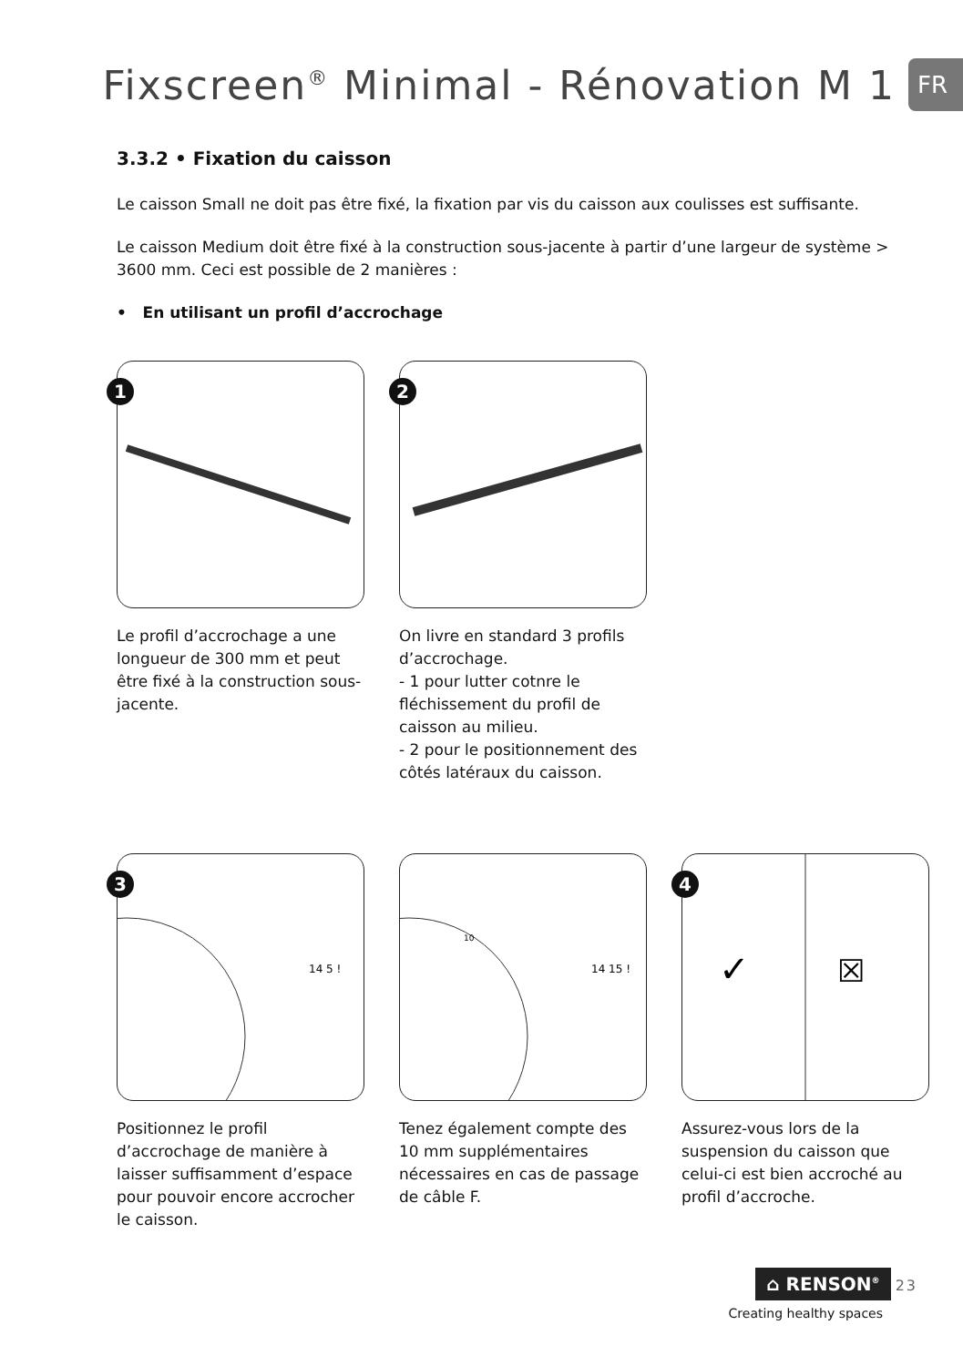Fixscreen<sup>®</sup> Minimal - Rénovation M 1
FR
3.3.2 • Fixation du caisson
Le caisson Small ne doit pas être fixé, la fixation par vis du caisson aux coulisses est suffisante.
Le caisson Medium doit être fixé à la construction sous-jacente à partir d’une largeur de système > 3600 mm. Ceci est possible de 2 manières :
• En utilisant un profil d’accrochage
1
Le profil d’accrochage a une longueur de 300 mm et peut être fixé à la construction sous-jacente.
2
On livre en standard 3 profils d’accrochage.
- 1 pour lutter cotnre le fléchissement du profil de caisson au milieu.
- 2 pour le positionnement des côtés latéraux du caisson.
3
14 5 !
Positionnez le profil d’accrochage de manière à laisser suffisamment d’espace pour pouvoir encore accrocher le caisson.
14 15 !
10
Tenez également compte des 10 mm supplémentaires nécessaires en cas de passage de câble F.
4
✓
☒
Assurez-vous lors de la suspension du caisson que celui-ci est bien accroché au profil d’accroche.
⌂ RENSON<sup>®</sup> 23
Creating healthy spaces